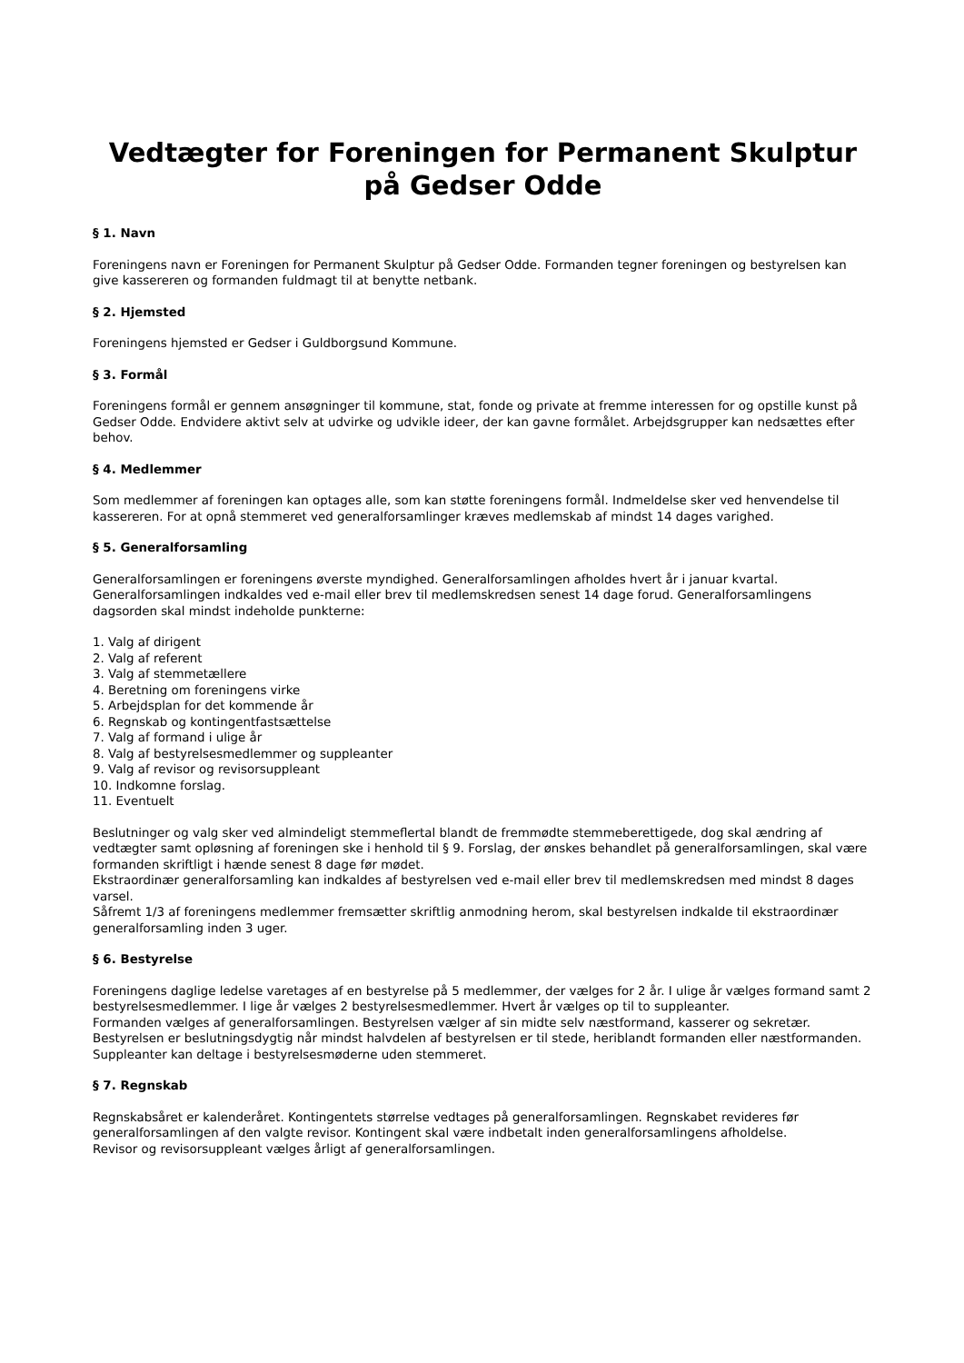Vedtægter for Foreningen for Permanent Skulptur på Gedser Odde
§ 1. Navn
Foreningens navn er Foreningen for Permanent Skulptur på Gedser Odde. Formanden tegner foreningen og bestyrelsen kan give kassereren og formanden fuldmagt til at benytte netbank.
§ 2. Hjemsted
Foreningens hjemsted er Gedser i Guldborgsund Kommune.
§ 3. Formål
Foreningens formål er gennem ansøgninger til kommune, stat, fonde og private at fremme interessen for og opstille kunst på Gedser Odde. Endvidere aktivt selv at udvirke og udvikle ideer, der kan gavne formålet. Arbejdsgrupper kan nedsættes efter behov.
§ 4. Medlemmer
Som medlemmer af foreningen kan optages alle, som kan støtte foreningens formål. Indmeldelse sker ved henvendelse til kassereren. For at opnå stemmeret ved generalforsamlinger kræves medlemskab af mindst 14 dages varighed.
§ 5. Generalforsamling
Generalforsamlingen er foreningens øverste myndighed. Generalforsamlingen afholdes hvert år i januar kvartal. Generalforsamlingen indkaldes ved e-mail eller brev til medlemskredsen senest 14 dage forud. Generalforsamlingens dagsorden skal mindst indeholde punkterne:
1. Valg af dirigent
2. Valg af referent
3. Valg af stemmetællere
4. Beretning om foreningens virke
5. Arbejdsplan for det kommende år
6. Regnskab og kontingentfastsættelse
7. Valg af formand i ulige år
8. Valg af bestyrelsesmedlemmer og suppleanter
9. Valg af revisor og revisorsuppleant
10. Indkomne forslag.
11. Eventuelt
Beslutninger og valg sker ved almindeligt stemmeflertal blandt de fremmødte stemmeberettigede, dog skal ændring af vedtægter samt opløsning af foreningen ske i henhold til § 9. Forslag, der ønskes behandlet på generalforsamlingen, skal være formanden skriftligt i hænde senest 8 dage før mødet.
Ekstraordinær generalforsamling kan indkaldes af bestyrelsen ved e-mail eller brev til medlemskredsen med mindst 8 dages varsel.
Såfremt 1/3 af foreningens medlemmer fremsætter skriftlig anmodning herom, skal bestyrelsen indkalde til ekstraordinær generalforsamling inden 3 uger.
§ 6. Bestyrelse
Foreningens daglige ledelse varetages af en bestyrelse på 5 medlemmer, der vælges for 2 år. I ulige år vælges formand samt 2 bestyrelsesmedlemmer. I lige år vælges 2 bestyrelsesmedlemmer. Hvert år vælges op til to suppleanter.
Formanden vælges af generalforsamlingen. Bestyrelsen vælger af sin midte selv næstformand, kasserer og sekretær.
Bestyrelsen er beslutningsdygtig når mindst halvdelen af bestyrelsen er til stede, heriblandt formanden eller næstformanden.
Suppleanter kan deltage i bestyrelsesmøderne uden stemmeret.
§ 7. Regnskab
Regnskabsåret er kalenderåret. Kontingentets størrelse vedtages på generalforsamlingen. Regnskabet revideres før generalforsamlingen af den valgte revisor. Kontingent skal være indbetalt inden generalforsamlingens afholdelse.
Revisor og revisorsuppleant vælges årligt af generalforsamlingen.